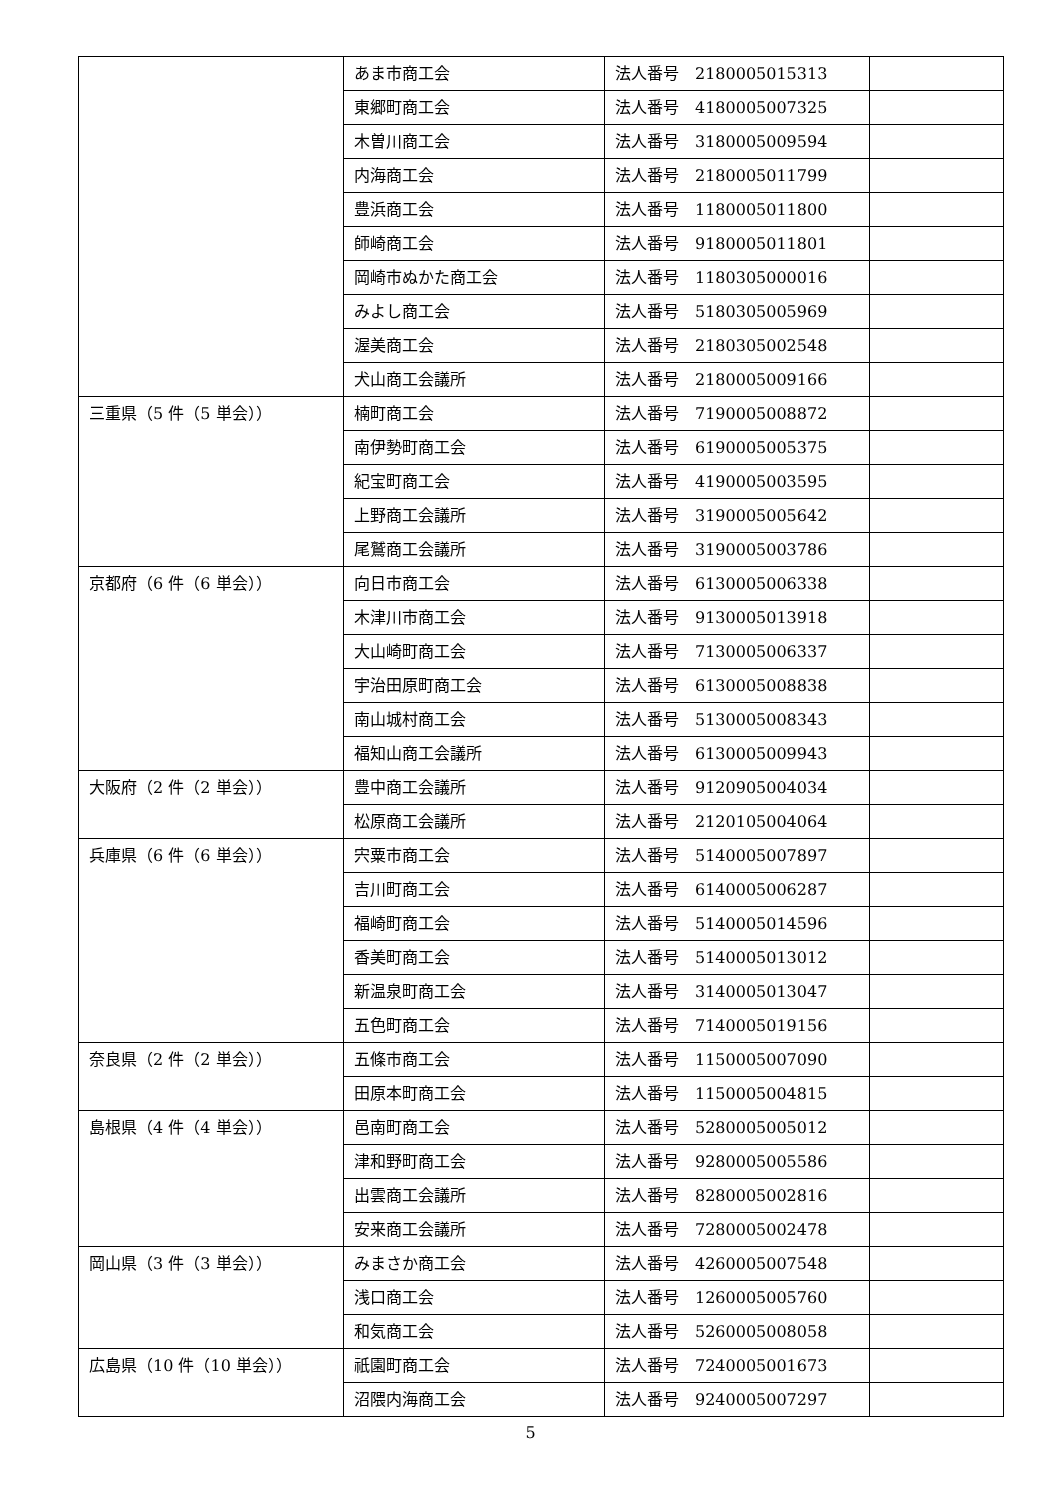| | あま市商工会 | 法人番号 2180005015313 | |
| | 東郷町商工会 | 法人番号 4180005007325 | |
| | 木曽川商工会 | 法人番号 3180005009594 | |
| | 内海商工会 | 法人番号 2180005011799 | |
| | 豊浜商工会 | 法人番号 1180005011800 | |
| | 師崎商工会 | 法人番号 9180005011801 | |
| | 岡崎市ぬかた商工会 | 法人番号 1180305000016 | |
| | みよし商工会 | 法人番号 5180305005969 | |
| | 渥美商工会 | 法人番号 2180305002548 | |
| | 犬山商工会議所 | 法人番号 2180005009166 | |
| 三重県（5 件（5 単会）） | 楠町商工会 | 法人番号 7190005008872 | |
| | 南伊勢町商工会 | 法人番号 6190005005375 | |
| | 紀宝町商工会 | 法人番号 4190005003595 | |
| | 上野商工会議所 | 法人番号 3190005005642 | |
| | 尾鷲商工会議所 | 法人番号 3190005003786 | |
| 京都府（6 件（6 単会）） | 向日市商工会 | 法人番号 6130005006338 | |
| | 木津川市商工会 | 法人番号 9130005013918 | |
| | 大山崎町商工会 | 法人番号 7130005006337 | |
| | 宇治田原町商工会 | 法人番号 6130005008838 | |
| | 南山城村商工会 | 法人番号 5130005008343 | |
| | 福知山商工会議所 | 法人番号 6130005009943 | |
| 大阪府（2 件（2 単会）） | 豊中商工会議所 | 法人番号 9120905004034 | |
| | 松原商工会議所 | 法人番号 2120105004064 | |
| 兵庫県（6 件（6 単会）） | 宍粟市商工会 | 法人番号 5140005007897 | |
| | 吉川町商工会 | 法人番号 6140005006287 | |
| | 福崎町商工会 | 法人番号 5140005014596 | |
| | 香美町商工会 | 法人番号 5140005013012 | |
| | 新温泉町商工会 | 法人番号 3140005013047 | |
| | 五色町商工会 | 法人番号 7140005019156 | |
| 奈良県（2 件（2 単会）） | 五條市商工会 | 法人番号 1150005007090 | |
| | 田原本町商工会 | 法人番号 1150005004815 | |
| 島根県（4 件（4 単会）） | 邑南町商工会 | 法人番号 5280005005012 | |
| | 津和野町商工会 | 法人番号 9280005005586 | |
| | 出雲商工会議所 | 法人番号 8280005002816 | |
| | 安来商工会議所 | 法人番号 7280005002478 | |
| 岡山県（3 件（3 単会）） | みまさか商工会 | 法人番号 4260005007548 | |
| | 浅口商工会 | 法人番号 1260005005760 | |
| | 和気商工会 | 法人番号 5260005008058 | |
| 広島県（10 件（10 単会）） | 祇園町商工会 | 法人番号 7240005001673 | |
| | 沼隈内海商工会 | 法人番号 9240005007297 | |
5